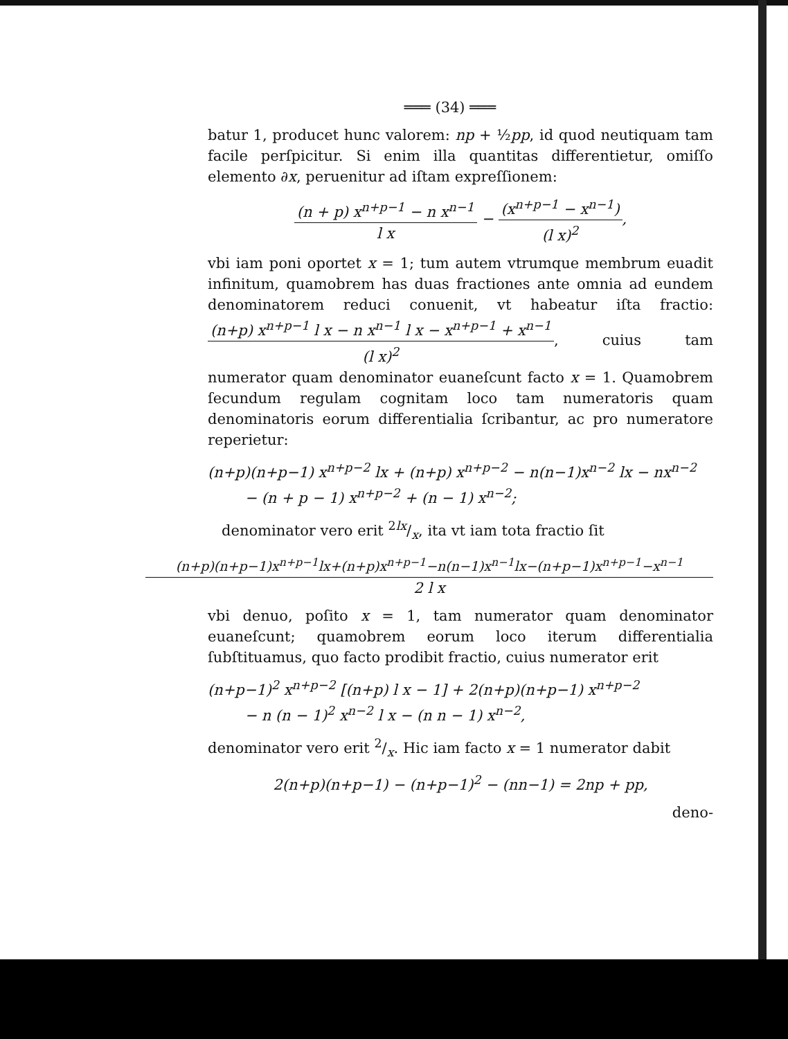═══ (34) ═══
batur 1, producet hunc valorem: np + ½pp, id quod neutiquam tam facile perſpicitur. Si enim illa quantitas differentietur, omiſſo elemento ∂x, peruenitur ad iſtam expreſſionem:
(n + p) x<sup>n+p−1</sup> − n x<sup>n−1</sup> l x − (x<sup>n+p−1</sup> − x<sup>n−1</sup>) (l x)<sup>2</sup>,
vbi iam poni oportet x = 1; tum autem vtrumque membrum euadit infinitum, quamobrem has duas fractiones ante omnia ad eundem denominatorem reduci conuenit, vt habeatur iſta fractio: (n+p) x<sup>n+p−1</sup> l x − n x<sup>n−1</sup> l x − x<sup>n+p−1</sup> + x<sup>n−1</sup> (l x)<sup>2</sup>, cuius tam numerator quam denominator euaneſcunt facto x = 1. Quamobrem ſecundum regulam cognitam loco tam numeratoris quam denominatoris eorum differentialia ſcribantur, ac pro numeratore reperietur:
(n+p)(n+p−1) x<sup>n+p−2</sup> lx + (n+p) x<sup>n+p−2</sup> − n(n−1)x<sup>n−2</sup> lx − nx<sup>n−2</sup>
− (n + p − 1) x<sup>n+p−2</sup> + (n − 1) x<sup>n−2</sup>;
denominator vero erit 2lx/x, ita vt iam tota fractio ſit
(n+p)(n+p−1)x<sup>n+p−1</sup>lx+(n+p)x<sup>n+p−1</sup>−n(n−1)x<sup>n−1</sup>lx−(n+p−1)x<sup>n+p−1</sup>−x<sup>n−1</sup> 2 l x
vbi denuo, poſito x = 1, tam numerator quam denominator euaneſcunt; quamobrem eorum loco iterum differentialia ſubſtituamus, quo facto prodibit fractio, cuius numerator erit
(n+p−1)<sup>2</sup> x<sup>n+p−2</sup> [(n+p) l x − 1] + 2(n+p)(n+p−1) x<sup>n+p−2</sup>
− n (n − 1)<sup>2</sup> x<sup>n−2</sup> l x − (n n − 1) x<sup>n−2</sup>,
denominator vero erit 2/x. Hic iam facto x = 1 numerator dabit
2(n+p)(n+p−1) − (n+p−1)<sup>2</sup> − (nn−1) = 2np + pp,
deno-